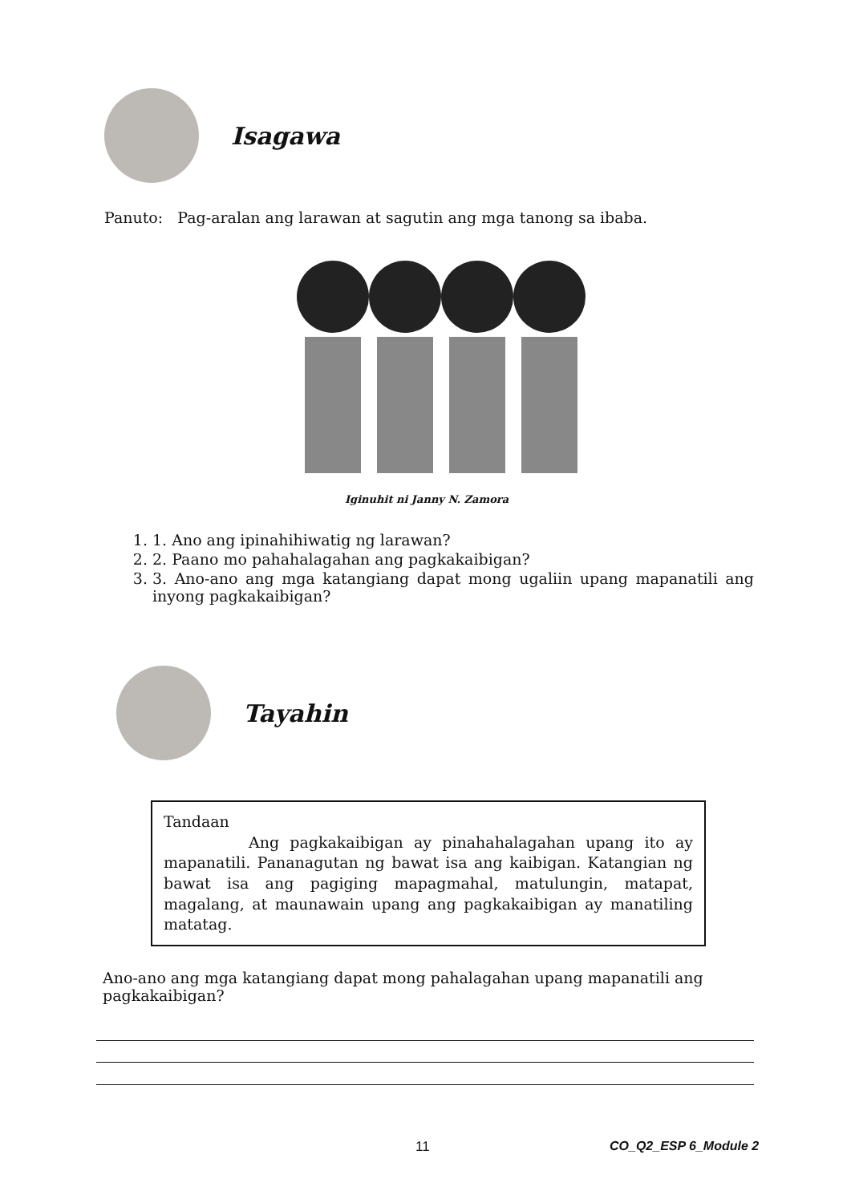Isagawa
Panuto: Pag-aralan ang larawan at sagutin ang mga tanong sa ibaba.
Iginuhit ni Janny N. Zamora
1. 1. Ano ang ipinahihiwatig ng larawan?
2. 2. Paano mo pahahalagahan ang pagkakaibigan?
3. 3. Ano-ano ang mga katangiang dapat mong ugaliin upang mapanatili ang inyong pagkakaibigan?
Tayahin
Tandaan
Ang pagkakaibigan ay pinahahalagahan upang ito ay mapanatili. Pananagutan ng bawat isa ang kaibigan. Katangian ng bawat isa ang pagiging mapagmahal, matulungin, matapat, magalang, at maunawain upang ang pagkakaibigan ay manatiling matatag.
Ano-ano ang mga katangiang dapat mong pahalagahan upang mapanatili ang pagkakaibigan?
11 CO_Q2_ESP 6_Module 2